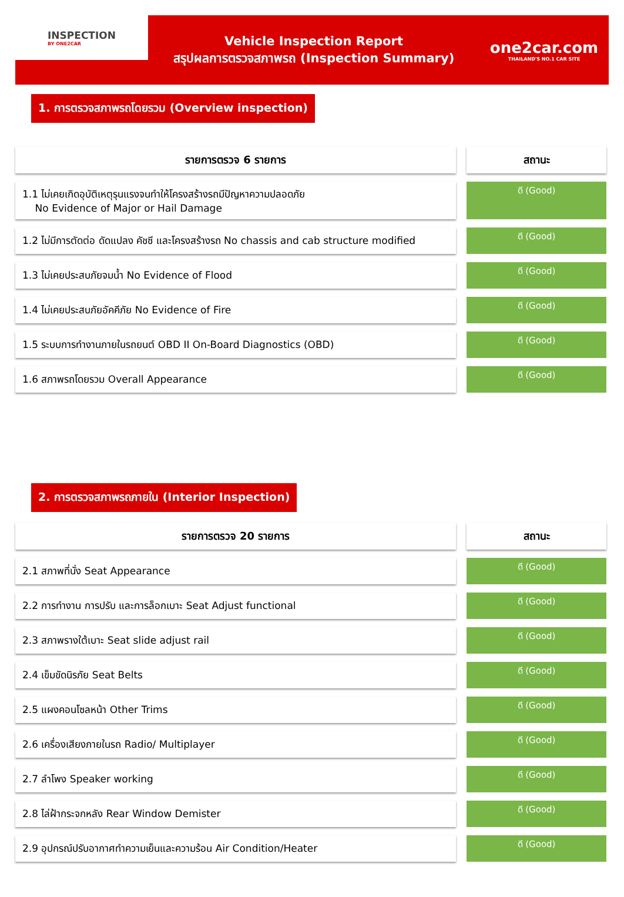INSPECTION
BY ONE2CAR
Vehicle Inspection Report
สรุปผลการตรวจสภาพรถ (Inspection Summary)
one2car.com
THAILAND'S NO.1 CAR SITE
1. การตรวจสภาพรถโดยรวม (Overview inspection)
| รายการตรวจ 6 รายการ | | สถานะ |
| 1.1 ไม่เคยเกิดอุบัติเหตุรุนแรงจนทำให้โครงสร้างรถมีปัญหาความปลอดภัย No Evidence of Major or Hail Damage | | ดี (Good) |
| 1.2 ไม่มีการตัดต่อ ดัดแปลง คัชซี และโครงสร้างรถ No chassis and cab structure modified | | ดี (Good) |
| 1.3 ไม่เคยประสบภัยจมน้ำ No Evidence of Flood | | ดี (Good) |
| 1.4 ไม่เคยประสบภัยอัคคีภัย No Evidence of Fire | | ดี (Good) |
| 1.5 ระบบการทำงานภายในรถยนต์ OBD II On-Board Diagnostics (OBD) | | ดี (Good) |
| 1.6 สภาพรถโดยรวม Overall Appearance | | ดี (Good) |
2. การตรวจสภาพรถภายใน (Interior Inspection)
| รายการตรวจ 20 รายการ | | สถานะ |
| 2.1 สภาพที่นั่ง Seat Appearance | | ดี (Good) |
| 2.2 การทำงาน การปรับ และการล็อกเบาะ Seat Adjust functional | | ดี (Good) |
| 2.3 สภาพรางใต้เบาะ Seat slide adjust rail | | ดี (Good) |
| 2.4 เข็มขัดนิรภัย Seat Belts | | ดี (Good) |
| 2.5 แผงคอนโซลหน้า Other Trims | | ดี (Good) |
| 2.6 เครื่องเสียงภายในรถ Radio/ Multiplayer | | ดี (Good) |
| 2.7 ลำโพง Speaker working | | ดี (Good) |
| 2.8 ไล่ฝ้ากระจกหลัง Rear Window Demister | | ดี (Good) |
| 2.9 อุปกรณ์ปรับอากาศทำความเย็นและความร้อน Air Condition/Heater | | ดี (Good) |